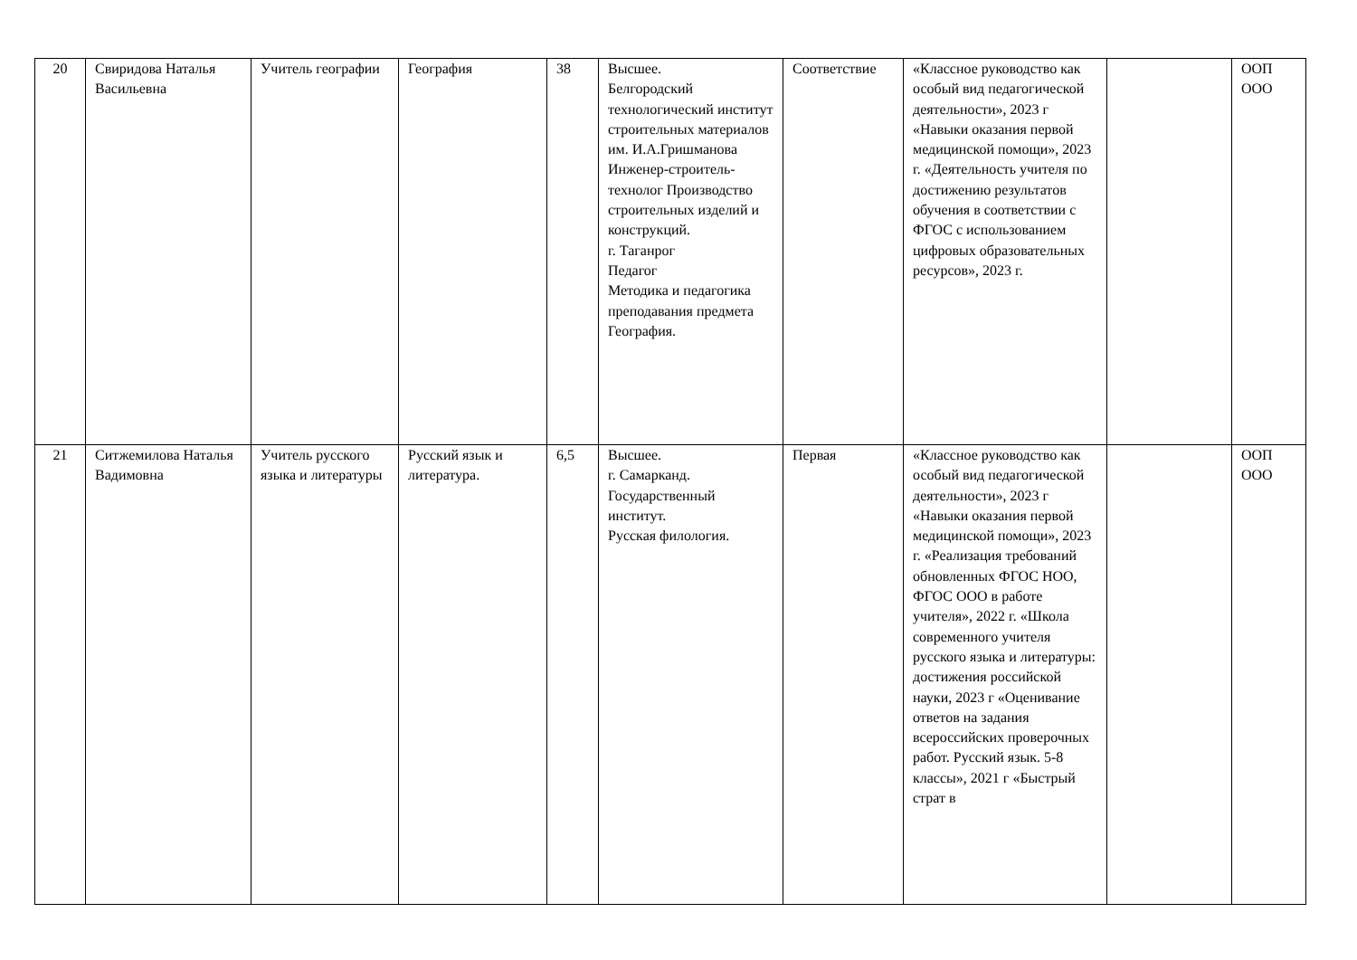| 20 | Свиридова Наталья Васильевна | Учитель географии | География | 38 | Высшее. Белгородский технологический институт строительных материалов им. И.А.Гришманова Инженер-строитель-технолог Производство строительных изделий и конструкций. г. Таганрог Педагог Методика и педагогика преподавания предмета География. | Соответствие | «Классное руководство как особый вид педагогической деятельности», 2023 г «Навыки оказания первой медицинской помощи», 2023 г. «Деятельность учителя по достижению результатов обучения в соответствии с ФГОС с использованием цифровых образовательных ресурсов», 2023 г. | | ООП ООО |
| 21 | Ситжемилова Наталья Вадимовна | Учитель русского языка и литературы | Русский язык и литература. | 6,5 | Высшее. г. Самарканд. Государственный институт. Русская филология. | Первая | «Классное руководство как особый вид педагогической деятельности», 2023 г «Навыки оказания первой медицинской помощи», 2023 г. «Реализация требований обновленных ФГОС НОО, ФГОС ООО в работе учителя», 2022 г. «Школа современного учителя русского языка и литературы: достижения российской науки, 2023 г «Оценивание ответов на задания всероссийских проверочных работ. Русский язык. 5-8 классы», 2021 г «Быстрый страт в | | ООП ООО |